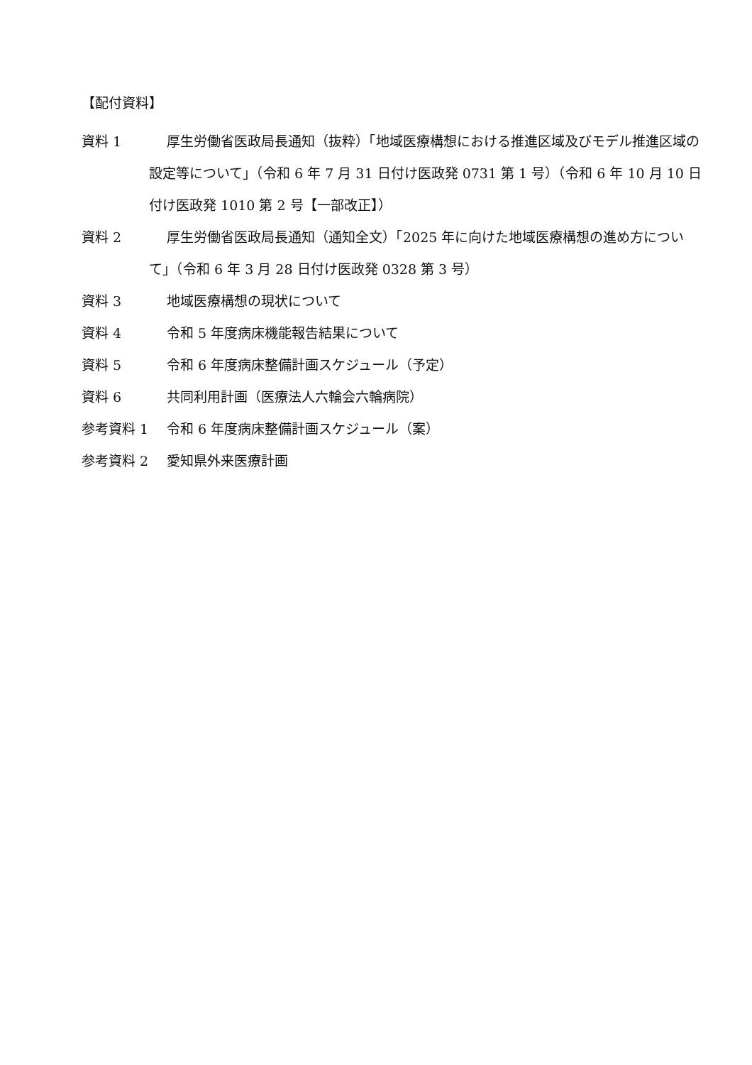【配付資料】
資料 1 厚生労働省医政局長通知（抜粋）「地域医療構想における推進区域及びモデル推進区域の設定等について」（令和 6 年 7 月 31 日付け医政発 0731 第 1 号）（令和 6 年 10 月 10 日付け医政発 1010 第 2 号【一部改正】）
資料 2 厚生労働省医政局長通知（通知全文）「2025 年に向けた地域医療構想の進め方について」（令和 6 年 3 月 28 日付け医政発 0328 第 3 号）
資料 3 地域医療構想の現状について
資料 4 令和 5 年度病床機能報告結果について
資料 5 令和 6 年度病床整備計画スケジュール（予定）
資料 6 共同利用計画（医療法人六輪会六輪病院）
参考資料 1 令和 6 年度病床整備計画スケジュール（案）
参考資料 2 愛知県外来医療計画